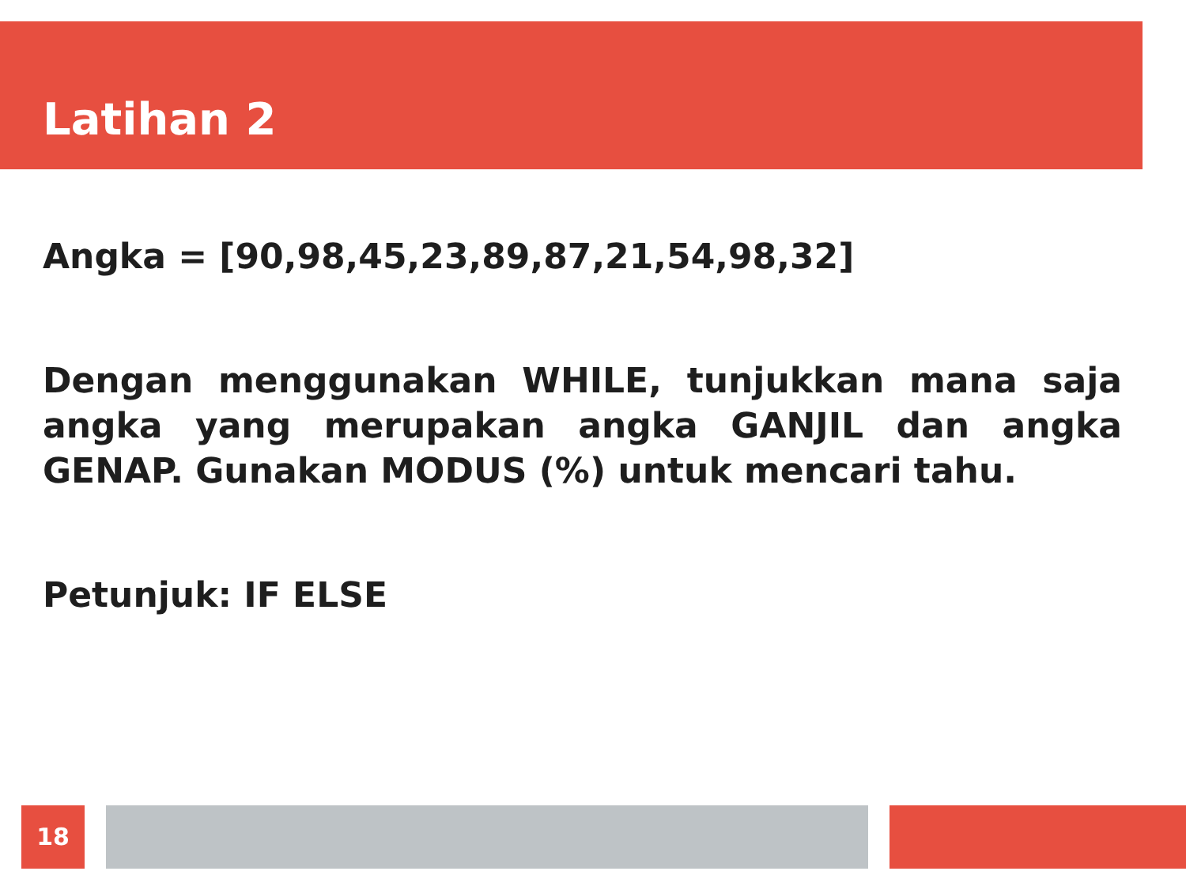Latihan 2
Angka = [90,98,45,23,89,87,21,54,98,32]
Dengan menggunakan WHILE, tunjukkan mana saja angka yang merupakan angka GANJIL dan angka GENAP. Gunakan MODUS (%) untuk mencari tahu.
Petunjuk: IF ELSE
18